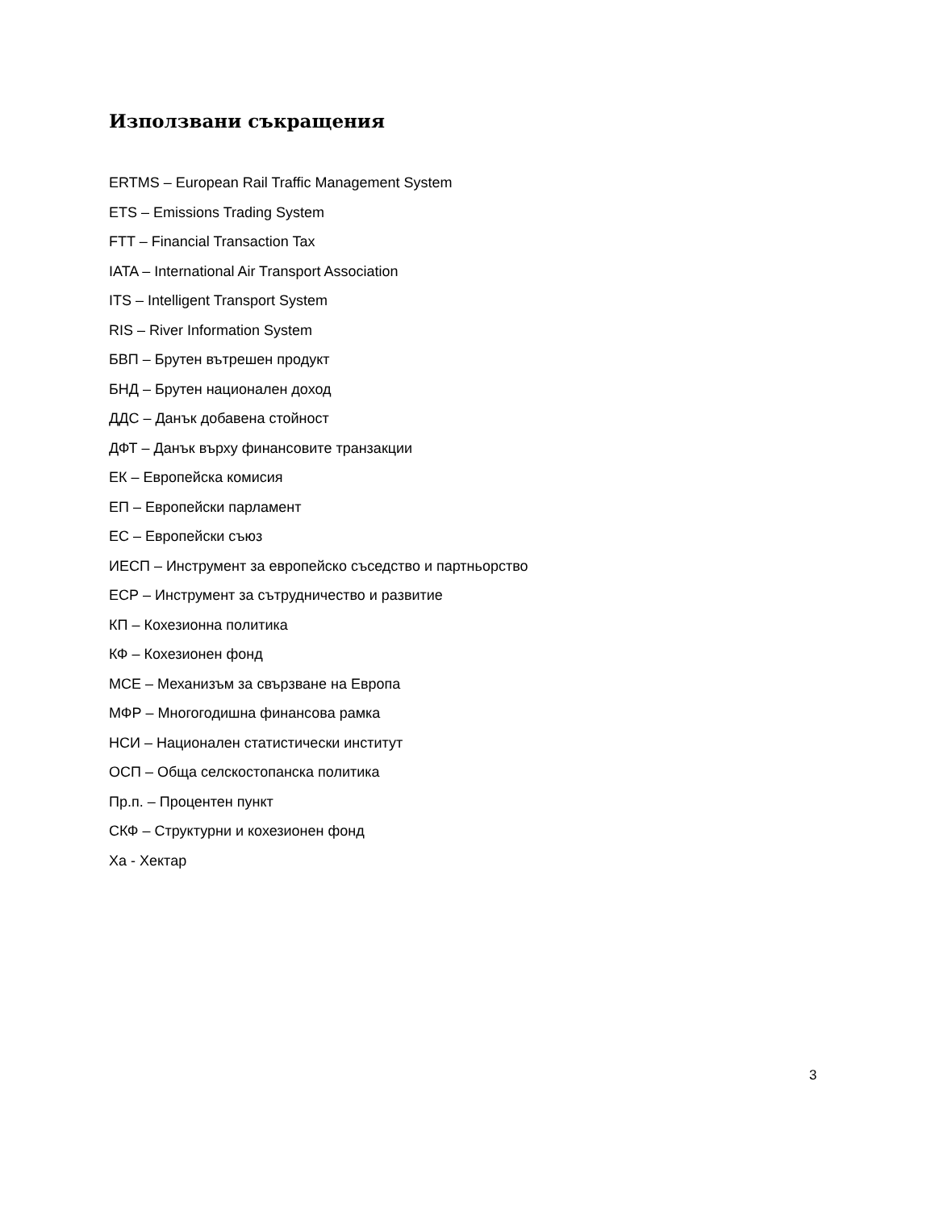Използвани съкращения
ERTMS – European Rail Traffic Management System
ETS – Emissions Trading System
FTT – Financial Transaction Tax
IATA – International Air Transport Association
ITS – Intelligent Transport System
RIS – River Information System
БВП – Брутен вътрешен продукт
БНД – Брутен национален доход
ДДС – Данък добавена стойност
ДФТ – Данък върху финансовите транзакции
ЕК – Европейска комисия
ЕП – Европейски парламент
ЕС – Европейски съюз
ИЕСП – Инструмент за европейско съседство и партньорство
ЕСР – Инструмент за сътрудничество и развитие
КП – Кохезионна политика
КФ – Кохезионен фонд
МСЕ – Механизъм за свързване на Европа
МФР – Многогодишна финансова рамка
НСИ – Национален статистически институт
ОСП – Обща селскостопанска политика
Пр.п. – Процентен пункт
СКФ – Структурни и кохезионен фонд
Ха - Хектар
3